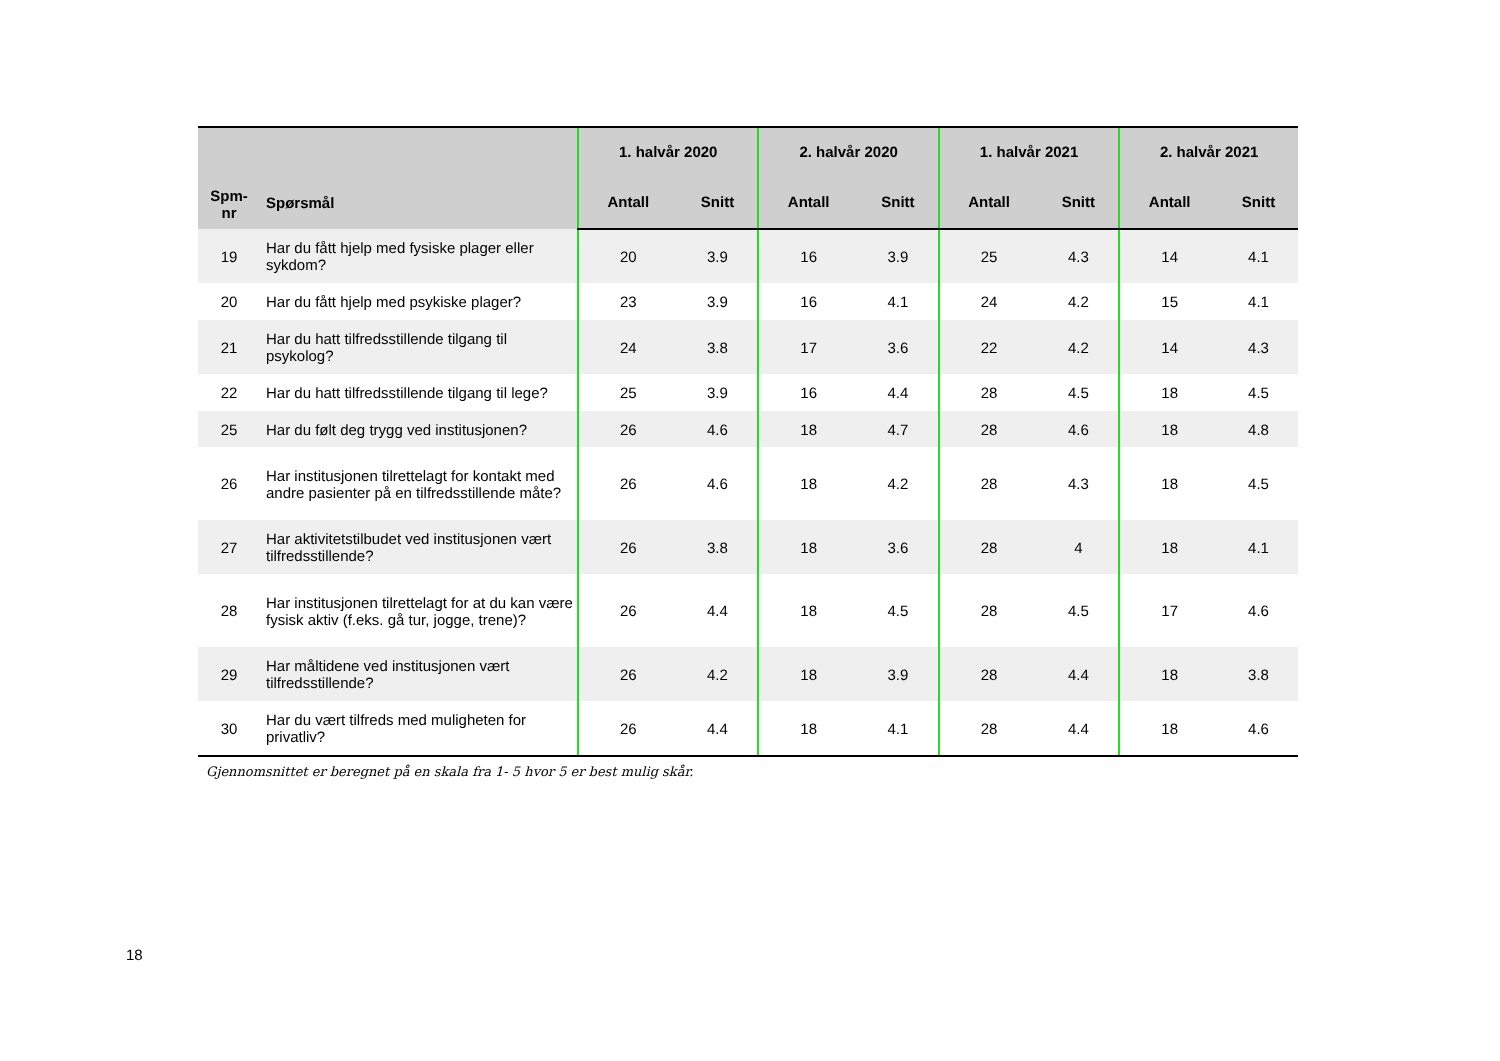| Spm- nr | Spørsmål | 1. halvår 2020 | | 2. halvår 2020 | | 1. halvår 2021 | | 2. halvår 2021 | |
| --- | --- | --- | --- | --- | --- | --- | --- | --- | --- |
| | | Antall | Snitt | Antall | Snitt | Antall | Snitt | Antall | Snitt |
| 19 | Har du fått hjelp med fysiske plager eller sykdom? | 20 | 3.9 | 16 | 3.9 | 25 | 4.3 | 14 | 4.1 |
| 20 | Har du fått hjelp med psykiske plager? | 23 | 3.9 | 16 | 4.1 | 24 | 4.2 | 15 | 4.1 |
| 21 | Har du hatt tilfredsstillende tilgang til psykolog? | 24 | 3.8 | 17 | 3.6 | 22 | 4.2 | 14 | 4.3 |
| 22 | Har du hatt tilfredsstillende tilgang til lege? | 25 | 3.9 | 16 | 4.4 | 28 | 4.5 | 18 | 4.5 |
| 25 | Har du følt deg trygg ved institusjonen? | 26 | 4.6 | 18 | 4.7 | 28 | 4.6 | 18 | 4.8 |
| 26 | Har institusjonen tilrettelagt for kontakt med andre pasienter på en tilfredsstillende måte? | 26 | 4.6 | 18 | 4.2 | 28 | 4.3 | 18 | 4.5 |
| 27 | Har aktivitetstilbudet ved institusjonen vært tilfredsstillende? | 26 | 3.8 | 18 | 3.6 | 28 | 4 | 18 | 4.1 |
| 28 | Har institusjonen tilrettelagt for at du kan være fysisk aktiv (f.eks. gå tur, jogge, trene)? | 26 | 4.4 | 18 | 4.5 | 28 | 4.5 | 17 | 4.6 |
| 29 | Har måltidene ved institusjonen vært tilfredsstillende? | 26 | 4.2 | 18 | 3.9 | 28 | 4.4 | 18 | 3.8 |
| 30 | Har du vært tilfreds med muligheten for privatliv? | 26 | 4.4 | 18 | 4.1 | 28 | 4.4 | 18 | 4.6 |
Gjennomsnittet er beregnet på en skala fra 1- 5 hvor 5 er best mulig skår.
18